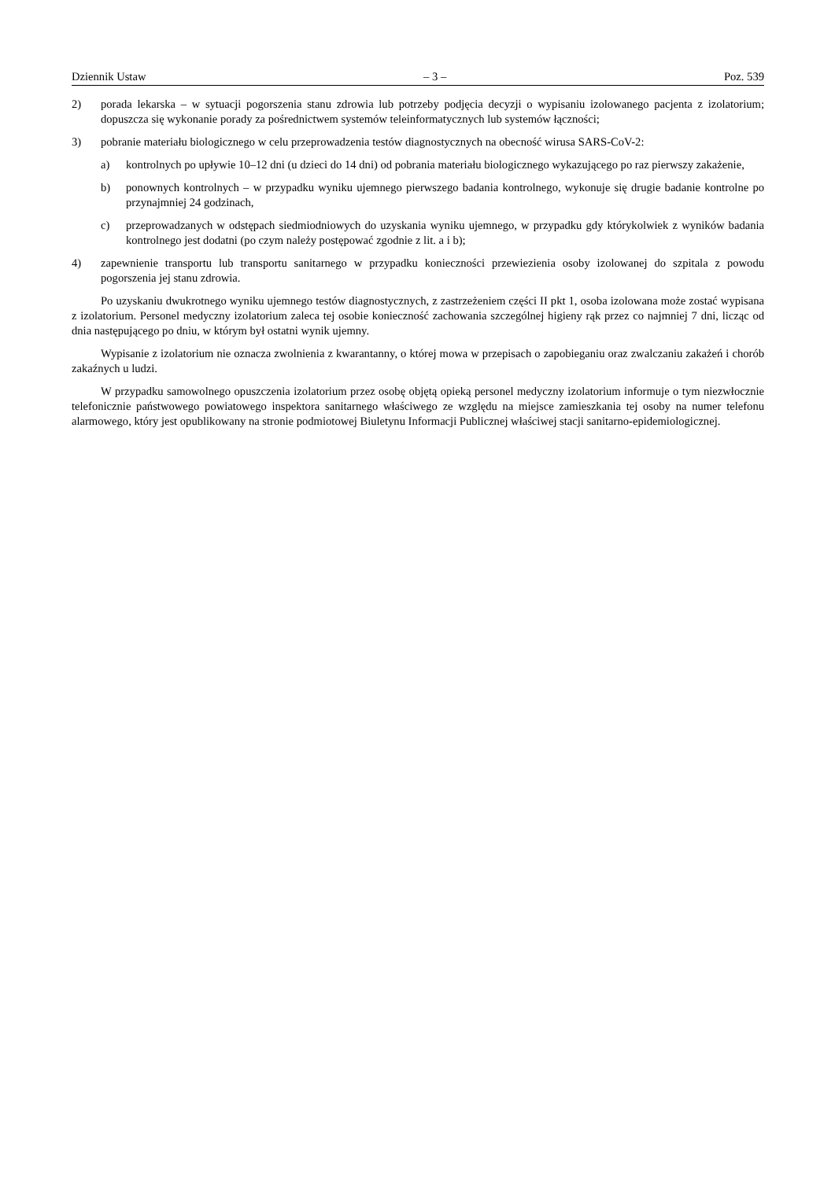Dziennik Ustaw – 3 – Poz. 539
2) porada lekarska – w sytuacji pogorszenia stanu zdrowia lub potrzeby podjęcia decyzji o wypisaniu izolowanego pacjenta z izolatorium; dopuszcza się wykonanie porady za pośrednictwem systemów teleinformatycznych lub systemów łączności;
3) pobranie materiału biologicznego w celu przeprowadzenia testów diagnostycznych na obecność wirusa SARS-CoV-2:
a) kontrolnych po upływie 10–12 dni (u dzieci do 14 dni) od pobrania materiału biologicznego wykazującego po raz pierwszy zakażenie,
b) ponownych kontrolnych – w przypadku wyniku ujemnego pierwszego badania kontrolnego, wykonuje się drugie badanie kontrolne po przynajmniej 24 godzinach,
c) przeprowadzanych w odstępach siedmiodniowych do uzyskania wyniku ujemnego, w przypadku gdy którykolwiek z wyników badania kontrolnego jest dodatni (po czym należy postępować zgodnie z lit. a i b);
4) zapewnienie transportu lub transportu sanitarnego w przypadku konieczności przewiezienia osoby izolowanej do szpitala z powodu pogorszenia jej stanu zdrowia.
Po uzyskaniu dwukrotnego wyniku ujemnego testów diagnostycznych, z zastrzeżeniem części II pkt 1, osoba izolowana może zostać wypisana z izolatorium. Personel medyczny izolatorium zaleca tej osobie konieczność zachowania szczególnej higieny rąk przez co najmniej 7 dni, licząc od dnia następującego po dniu, w którym był ostatni wynik ujemny.
Wypisanie z izolatorium nie oznacza zwolnienia z kwarantanny, o której mowa w przepisach o zapobieganiu oraz zwalczaniu zakażeń i chorób zakaźnych u ludzi.
W przypadku samowolnego opuszczenia izolatorium przez osobę objętą opieką personel medyczny izolatorium informuje o tym niezwłocznie telefonicznie państwowego powiatowego inspektora sanitarnego właściwego ze względu na miejsce zamieszkania tej osoby na numer telefonu alarmowego, który jest opublikowany na stronie podmiotowej Biuletynu Informacji Publicznej właściwej stacji sanitarno-epidemiologicznej.